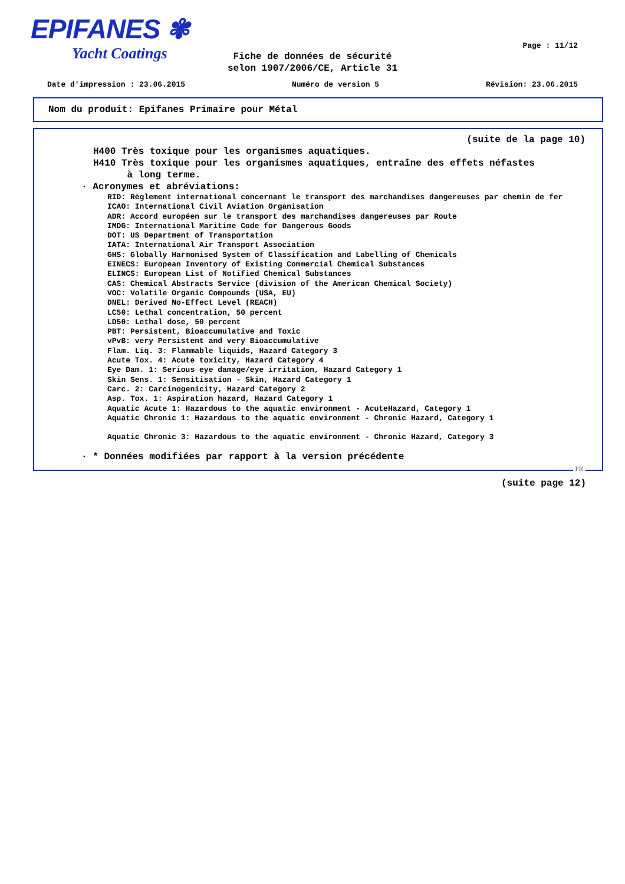EPIFANES ✾
Yacht Coatings
Page : 11/12
Fiche de données de sécurité
selon 1907/2006/CE, Article 31
Date d'impression : 23.06.2015 Numéro de version 5 Révision: 23.06.2015
Nom du produit: Epifanes Primaire pour Métal
(suite de la page 10)
H400 Très toxique pour les organismes aquatiques.
H410 Très toxique pour les organismes aquatiques, entraîne des effets néfastes
à long terme.
· Acronymes et abréviations:
RID: Règlement international concernant le transport des marchandises dangereuses par chemin de fer
ICAO: International Civil Aviation Organisation
ADR: Accord européen sur le transport des marchandises dangereuses par Route
IMDG: International Maritime Code for Dangerous Goods
DOT: US Department of Transportation
IATA: International Air Transport Association
GHS: Globally Harmonised System of Classification and Labelling of Chemicals
EINECS: European Inventory of Existing Commercial Chemical Substances
ELINCS: European List of Notified Chemical Substances
CAS: Chemical Abstracts Service (division of the American Chemical Society)
VOC: Volatile Organic Compounds (USA, EU)
DNEL: Derived No-Effect Level (REACH)
LC50: Lethal concentration, 50 percent
LD50: Lethal dose, 50 percent
PBT: Persistent, Bioaccumulative and Toxic
vPvB: very Persistent and very Bioaccumulative
Flam. Liq. 3: Flammable liquids, Hazard Category 3
Acute Tox. 4: Acute toxicity, Hazard Category 4
Eye Dam. 1: Serious eye damage/eye irritation, Hazard Category 1
Skin Sens. 1: Sensitisation - Skin, Hazard Category 1
Carc. 2: Carcinogenicity, Hazard Category 2
Asp. Tox. 1: Aspiration hazard, Hazard Category 1
Aquatic Acute 1: Hazardous to the aquatic environment - AcuteHazard, Category 1
Aquatic Chronic 1: Hazardous to the aquatic environment - Chronic Hazard, Category 1
Aquatic Chronic 3: Hazardous to the aquatic environment - Chronic Hazard, Category 3
· * Données modifiées par rapport à la version précédente
FR
(suite page 12)